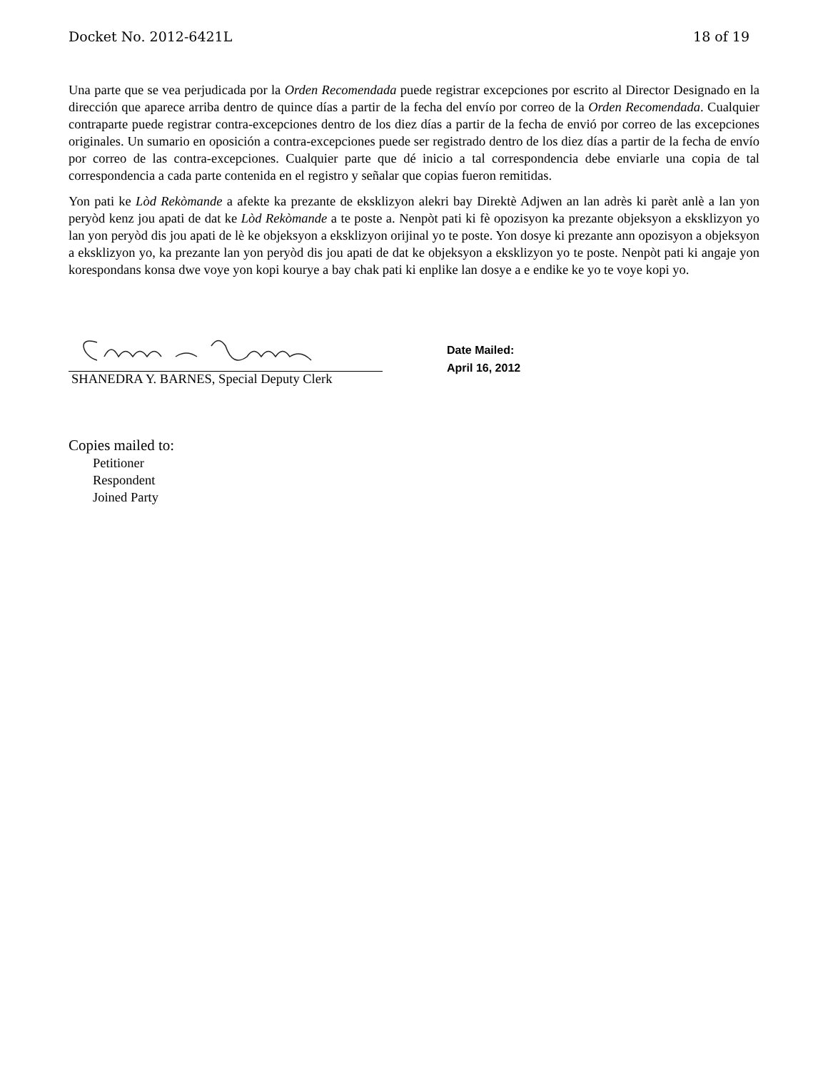Docket No. 2012-6421L 18 of 19
Una parte que se vea perjudicada por la Orden Recomendada puede registrar excepciones por escrito al Director Designado en la dirección que aparece arriba dentro de quince días a partir de la fecha del envío por correo de la Orden Recomendada. Cualquier contraparte puede registrar contra-excepciones dentro de los diez días a partir de la fecha de envió por correo de las excepciones originales. Un sumario en oposición a contra-excepciones puede ser registrado dentro de los diez días a partir de la fecha de envío por correo de las contra-excepciones. Cualquier parte que dé inicio a tal correspondencia debe enviarle una copia de tal correspondencia a cada parte contenida en el registro y señalar que copias fueron remitidas.
Yon pati ke Lòd Rekòmande a afekte ka prezante de eksklizyon alekri bay Direktè Adjwen an lan adrès ki parèt anlè a lan yon peryòd kenz jou apati de dat ke Lòd Rekòmande a te poste a. Nenpòt pati ki fè opozisyon ka prezante objeksyon a eksklizyon yo lan yon peryòd dis jou apati de lè ke objeksyon a eksklizyon orijinal yo te poste. Yon dosye ki prezante ann opozisyon a objeksyon a eksklizyon yo, ka prezante lan yon peryòd dis jou apati de dat ke objeksyon a eksklizyon yo te poste. Nenpòt pati ki angaje yon korespondans konsa dwe voye yon kopi kourye a bay chak pati ki enplike lan dosye a e endike ke yo te voye kopi yo.
SHANEDRA Y. BARNES, Special Deputy Clerk
Date Mailed:
April 16, 2012
Copies mailed to:
Petitioner
Respondent
Joined Party